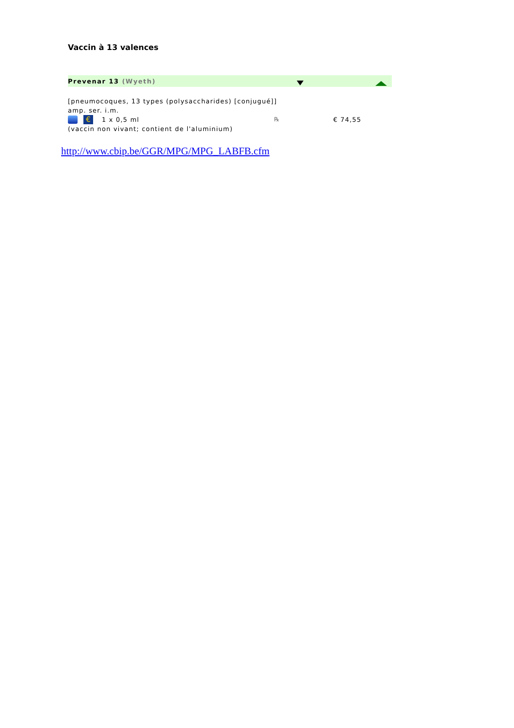Vaccin à 13 valences
Prevenar 13 (Wyeth)
[pneumocoques, 13 types (polysaccharides) [conjugué]]
amp. ser. i.m.
€ 1 x 0,5 ml ℞ € 74,55
(vaccin non vivant; contient de l'aluminium)
http://www.cbip.be/GGR/MPG/MPG_LABFB.cfm